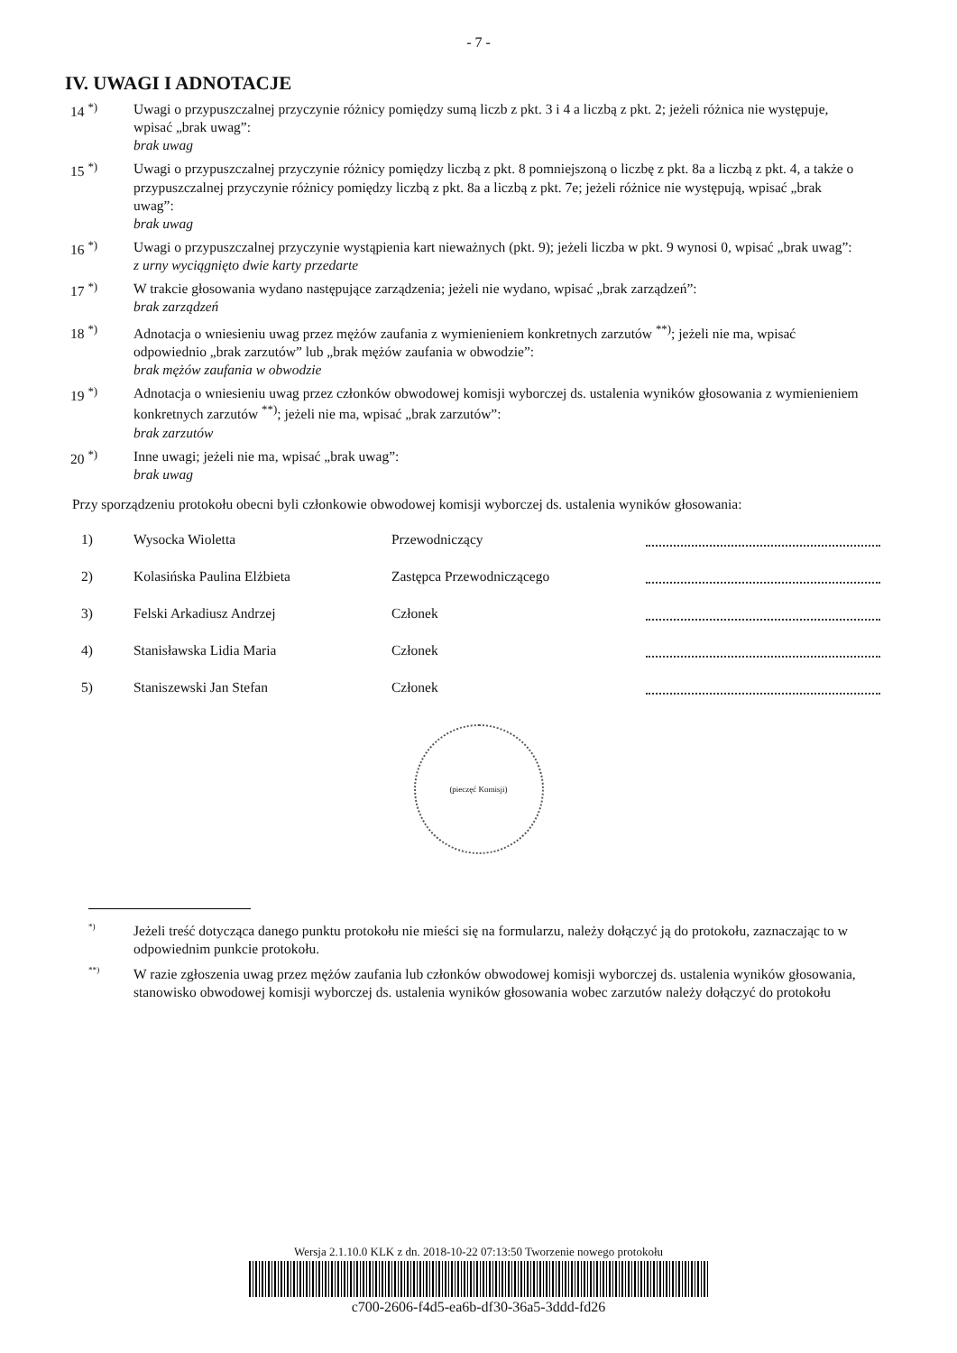- 7 -
IV. UWAGI I ADNOTACJE
14 <sup>*)</sup> Uwagi o przypuszczalnej przyczynie różnicy pomiędzy sumą liczb z pkt. 3 i 4 a liczbą z pkt. 2; jeżeli różnica nie występuje, wpisać „brak uwag”:
brak uwag
15 <sup>*)</sup> Uwagi o przypuszczalnej przyczynie różnicy pomiędzy liczbą z pkt. 8 pomniejszoną o liczbę z pkt. 8a a liczbą z pkt. 4, a także o przypuszczalnej przyczynie różnicy pomiędzy liczbą z pkt. 8a a liczbą z pkt. 7e; jeżeli różnice nie występują, wpisać „brak uwag”:
brak uwag
16 <sup>*)</sup> Uwagi o przypuszczalnej przyczynie wystąpienia kart nieważnych (pkt. 9); jeżeli liczba w pkt. 9 wynosi 0, wpisać „brak uwag”:
z urny wyciągnięto dwie karty przedarte
17 <sup>*)</sup> W trakcie głosowania wydano następujące zarządzenia; jeżeli nie wydano, wpisać „brak zarządzeń”:
brak zarządzeń
18 <sup>*)</sup> Adnotacja o wniesieniu uwag przez mężów zaufania z wymienieniem konkretnych zarzutów <sup>**)</sup>; jeżeli nie ma, wpisać odpowiednio „brak zarzutów” lub „brak mężów zaufania w obwodzie”:
brak mężów zaufania w obwodzie
19 <sup>*)</sup> Adnotacja o wniesieniu uwag przez członków obwodowej komisji wyborczej ds. ustalenia wyników głosowania z wymienieniem konkretnych zarzutów <sup>**)</sup>; jeżeli nie ma, wpisać „brak zarzutów”:
brak zarzutów
20 <sup>*)</sup> Inne uwagi; jeżeli nie ma, wpisać „brak uwag”:
brak uwag
Przy sporządzeniu protokołu obecni byli członkowie obwodowej komisji wyborczej ds. ustalenia wyników głosowania:
| 1) | Wysocka Wioletta | Przewodniczący | |
| 2) | Kolasińska Paulina Elżbieta | Zastępca Przewodniczącego | |
| 3) | Felski Arkadiusz Andrzej | Członek | |
| 4) | Stanisławska Lidia Maria | Członek | |
| 5) | Staniszewski Jan Stefan | Członek | |
(pieczęć Komisji)
<sup>*)</sup>
Jeżeli treść dotycząca danego punktu protokołu nie mieści się na formularzu, należy dołączyć ją do protokołu, zaznaczając to w odpowiednim punkcie protokołu.
<sup>**)</sup>
W razie zgłoszenia uwag przez mężów zaufania lub członków obwodowej komisji wyborczej ds. ustalenia wyników głosowania, stanowisko obwodowej komisji wyborczej ds. ustalenia wyników głosowania wobec zarzutów należy dołączyć do protokołu
Wersja 2.1.10.0 KLK z dn. 2018-10-22 07:13:50 Tworzenie nowego protokołu
c700-2606-f4d5-ea6b-df30-36a5-3ddd-fd26